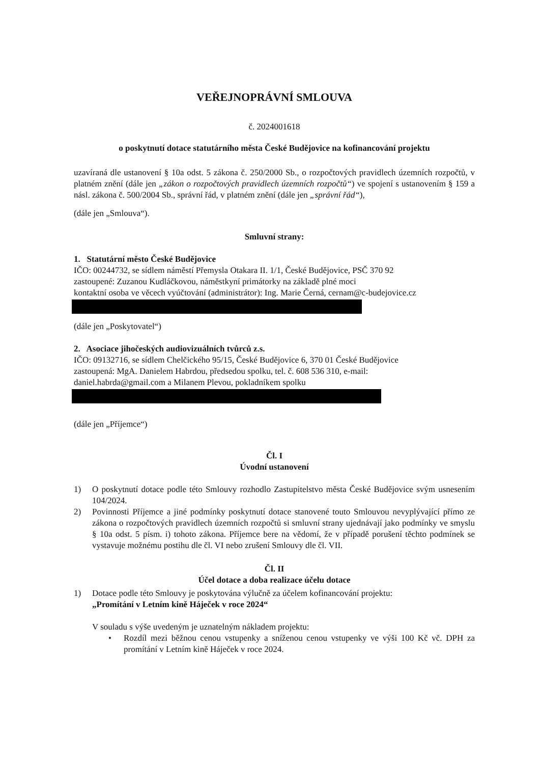VEŘEJNOPRÁVNÍ SMLOUVA
č. 2024001618
o poskytnutí dotace statutárního města České Budějovice na kofinancování projektu
uzavíraná dle ustanovení § 10a odst. 5 zákona č. 250/2000 Sb., o rozpočtových pravidlech územních rozpočtů, v platném znění (dále jen „zákon o rozpočtových pravidlech územních rozpočtů“) ve spojení s ustanovením § 159 a násl. zákona č. 500/2004 Sb., správní řád, v platném znění (dále jen „správní řád“),
(dále jen „Smlouva“).
Smluvní strany:
1. Statutární město České Budějovice
IČO: 00244732, se sídlem náměstí Přemysla Otakara II. 1/1, České Budějovice, PSČ 370 92
zastoupené: Zuzanou Kudláčkovou, náměstkyní primátorky na základě plné moci
kontaktní osoba ve věcech vyúčtování (administrátor): Ing. Marie Černá, cernam@c-budejovice.cz
(dále jen „Poskytovatel“)
2. Asociace jihočeských audiovizuálních tvůrců z.s.
IČO: 09132716, se sídlem Chelčického 95/15, České Budějovice 6, 370 01 České Budějovice
zastoupená: MgA. Danielem Habrdou, předsedou spolku, tel. č. 608 536 310, e-mail:
daniel.habrda@gmail.com a Milanem Plevou, pokladníkem spolku
(dále jen „Příjemce“)
Čl. I
Úvodní ustanovení
1) O poskytnutí dotace podle této Smlouvy rozhodlo Zastupitelstvo města České Budějovice svým usnesením 104/2024.
2) Povinnosti Příjemce a jiné podmínky poskytnutí dotace stanovené touto Smlouvou nevyplývající přímo ze zákona o rozpočtových pravidlech územních rozpočtů si smluvní strany ujednávají jako podmínky ve smyslu § 10a odst. 5 písm. i) tohoto zákona. Příjemce bere na vědomí, že v případě porušení těchto podmínek se vystavuje možnému postihu dle čl. VI nebo zrušení Smlouvy dle čl. VII.
Čl. II
Účel dotace a doba realizace účelu dotace
1) Dotace podle této Smlouvy je poskytována výlučně za účelem kofinancování projektu:
„Promítání v Letním kině Háječek v roce 2024“
V souladu s výše uvedeným je uznatelným nákladem projektu:
• Rozdíl mezi běžnou cenou vstupenky a sníženou cenou vstupenky ve výši 100 Kč vč. DPH za promítání v Letním kině Háječek v roce 2024.